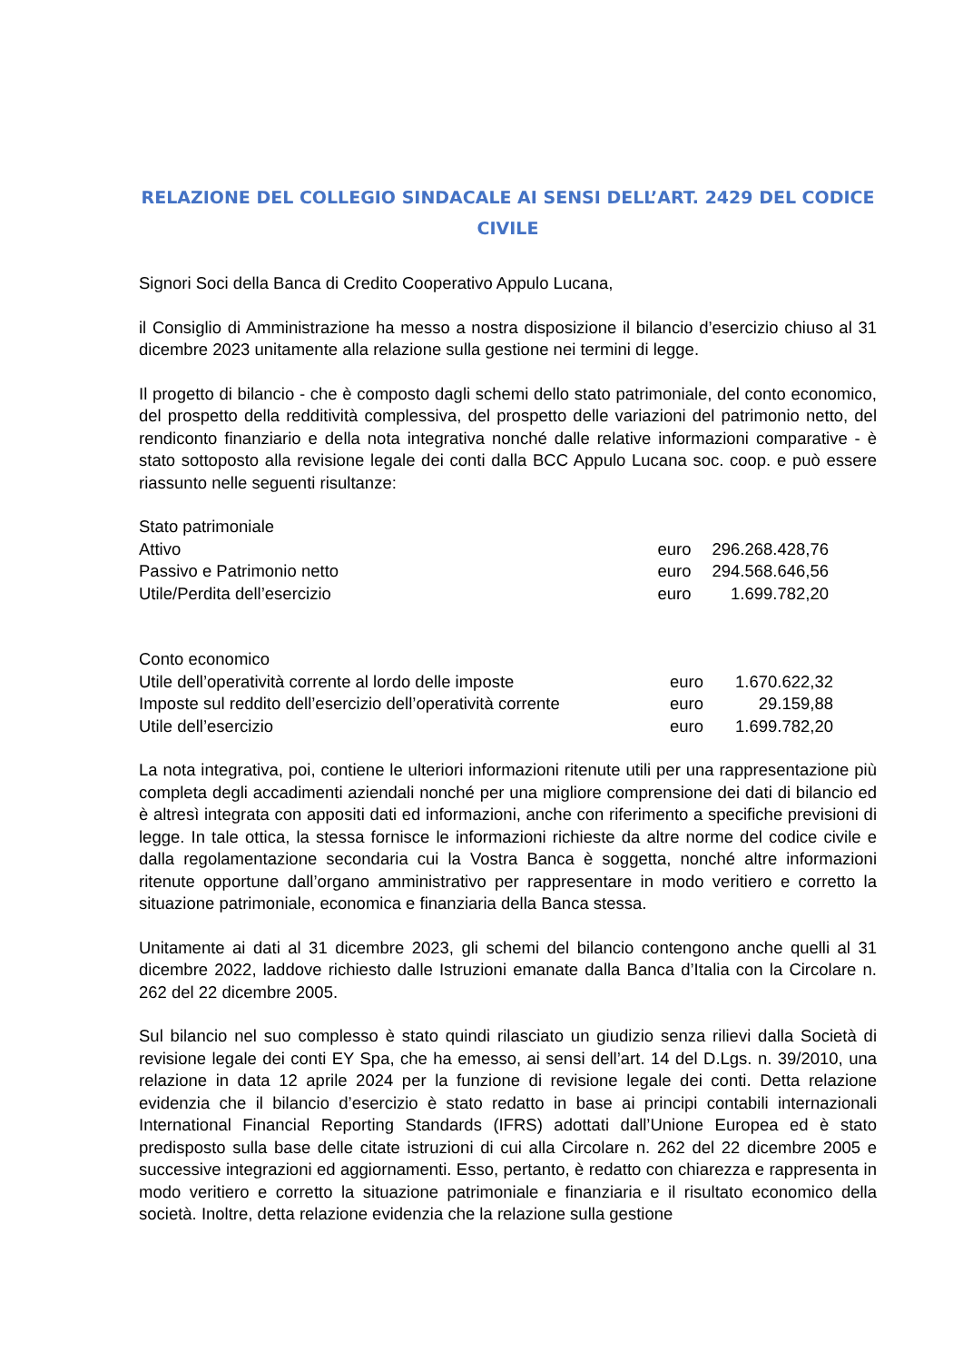RELAZIONE DEL COLLEGIO SINDACALE AI SENSI DELL’ART. 2429 DEL CODICE CIVILE
Signori Soci della Banca di Credito Cooperativo Appulo Lucana,
il Consiglio di Amministrazione ha messo a nostra disposizione il bilancio d’esercizio chiuso al 31 dicembre 2023 unitamente alla relazione sulla gestione nei termini di legge.
Il progetto di bilancio - che è composto dagli schemi dello stato patrimoniale, del conto economico, del prospetto della redditività complessiva, del prospetto delle variazioni del patrimonio netto, del rendiconto finanziario e della nota integrativa nonché dalle relative informazioni comparative - è stato sottoposto alla revisione legale dei conti dalla BCC Appulo Lucana soc. coop. e può essere riassunto nelle seguenti risultanze:
| Stato patrimoniale | | |
| Attivo | euro | 296.268.428,76 |
| Passivo e Patrimonio netto | euro | 294.568.646,56 |
| Utile/Perdita dell’esercizio | euro | 1.699.782,20 |
| Conto economico | | |
| Utile dell’operatività corrente al lordo delle imposte | euro | 1.670.622,32 |
| Imposte sul reddito dell’esercizio dell’operatività corrente | euro | 29.159,88 |
| Utile dell’esercizio | euro | 1.699.782,20 |
La nota integrativa, poi, contiene le ulteriori informazioni ritenute utili per una rappresentazione più completa degli accadimenti aziendali nonché per una migliore comprensione dei dati di bilancio ed è altresì integrata con appositi dati ed informazioni, anche con riferimento a specifiche previsioni di legge. In tale ottica, la stessa fornisce le informazioni richieste da altre norme del codice civile e dalla regolamentazione secondaria cui la Vostra Banca è soggetta, nonché altre informazioni ritenute opportune dall’organo amministrativo per rappresentare in modo veritiero e corretto la situazione patrimoniale, economica e finanziaria della Banca stessa.
Unitamente ai dati al 31 dicembre 2023, gli schemi del bilancio contengono anche quelli al 31 dicembre 2022, laddove richiesto dalle Istruzioni emanate dalla Banca d’Italia con la Circolare n. 262 del 22 dicembre 2005.
Sul bilancio nel suo complesso è stato quindi rilasciato un giudizio senza rilievi dalla Società di revisione legale dei conti EY Spa, che ha emesso, ai sensi dell’art. 14 del D.Lgs. n. 39/2010, una relazione in data 12 aprile 2024 per la funzione di revisione legale dei conti. Detta relazione evidenzia che il bilancio d’esercizio è stato redatto in base ai principi contabili internazionali International Financial Reporting Standards (IFRS) adottati dall’Unione Europea ed è stato predisposto sulla base delle citate istruzioni di cui alla Circolare n. 262 del 22 dicembre 2005 e successive integrazioni ed aggiornamenti. Esso, pertanto, è redatto con chiarezza e rappresenta in modo veritiero e corretto la situazione patrimoniale e finanziaria e il risultato economico della società. Inoltre, detta relazione evidenzia che la relazione sulla gestione